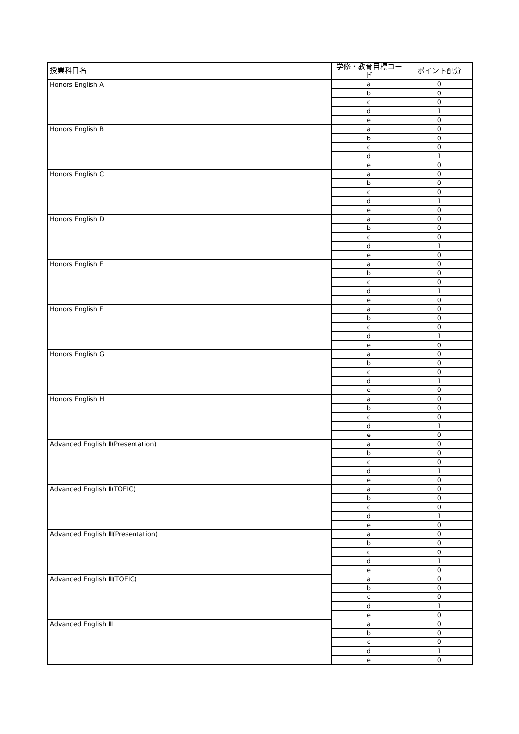| 授業科目名 | 学修・教育目標コード | ポイント配分 |
| --- | --- | --- |
| Honors English A | a | 0 |
| | b | 0 |
| | c | 0 |
| | d | 1 |
| | e | 0 |
| Honors English B | a | 0 |
| | b | 0 |
| | c | 0 |
| | d | 1 |
| | e | 0 |
| Honors English C | a | 0 |
| | b | 0 |
| | c | 0 |
| | d | 1 |
| | e | 0 |
| Honors English D | a | 0 |
| | b | 0 |
| | c | 0 |
| | d | 1 |
| | e | 0 |
| Honors English E | a | 0 |
| | b | 0 |
| | c | 0 |
| | d | 1 |
| | e | 0 |
| Honors English F | a | 0 |
| | b | 0 |
| | c | 0 |
| | d | 1 |
| | e | 0 |
| Honors English G | a | 0 |
| | b | 0 |
| | c | 0 |
| | d | 1 |
| | e | 0 |
| Honors English H | a | 0 |
| | b | 0 |
| | c | 0 |
| | d | 1 |
| | e | 0 |
| Advanced English Ⅱ(Presentation) | a | 0 |
| | b | 0 |
| | c | 0 |
| | d | 1 |
| | e | 0 |
| Advanced English Ⅱ(TOEIC) | a | 0 |
| | b | 0 |
| | c | 0 |
| | d | 1 |
| | e | 0 |
| Advanced English Ⅲ(Presentation) | a | 0 |
| | b | 0 |
| | c | 0 |
| | d | 1 |
| | e | 0 |
| Advanced English Ⅲ(TOEIC) | a | 0 |
| | b | 0 |
| | c | 0 |
| | d | 1 |
| | e | 0 |
| Advanced English Ⅲ | a | 0 |
| | b | 0 |
| | c | 0 |
| | d | 1 |
| | e | 0 |